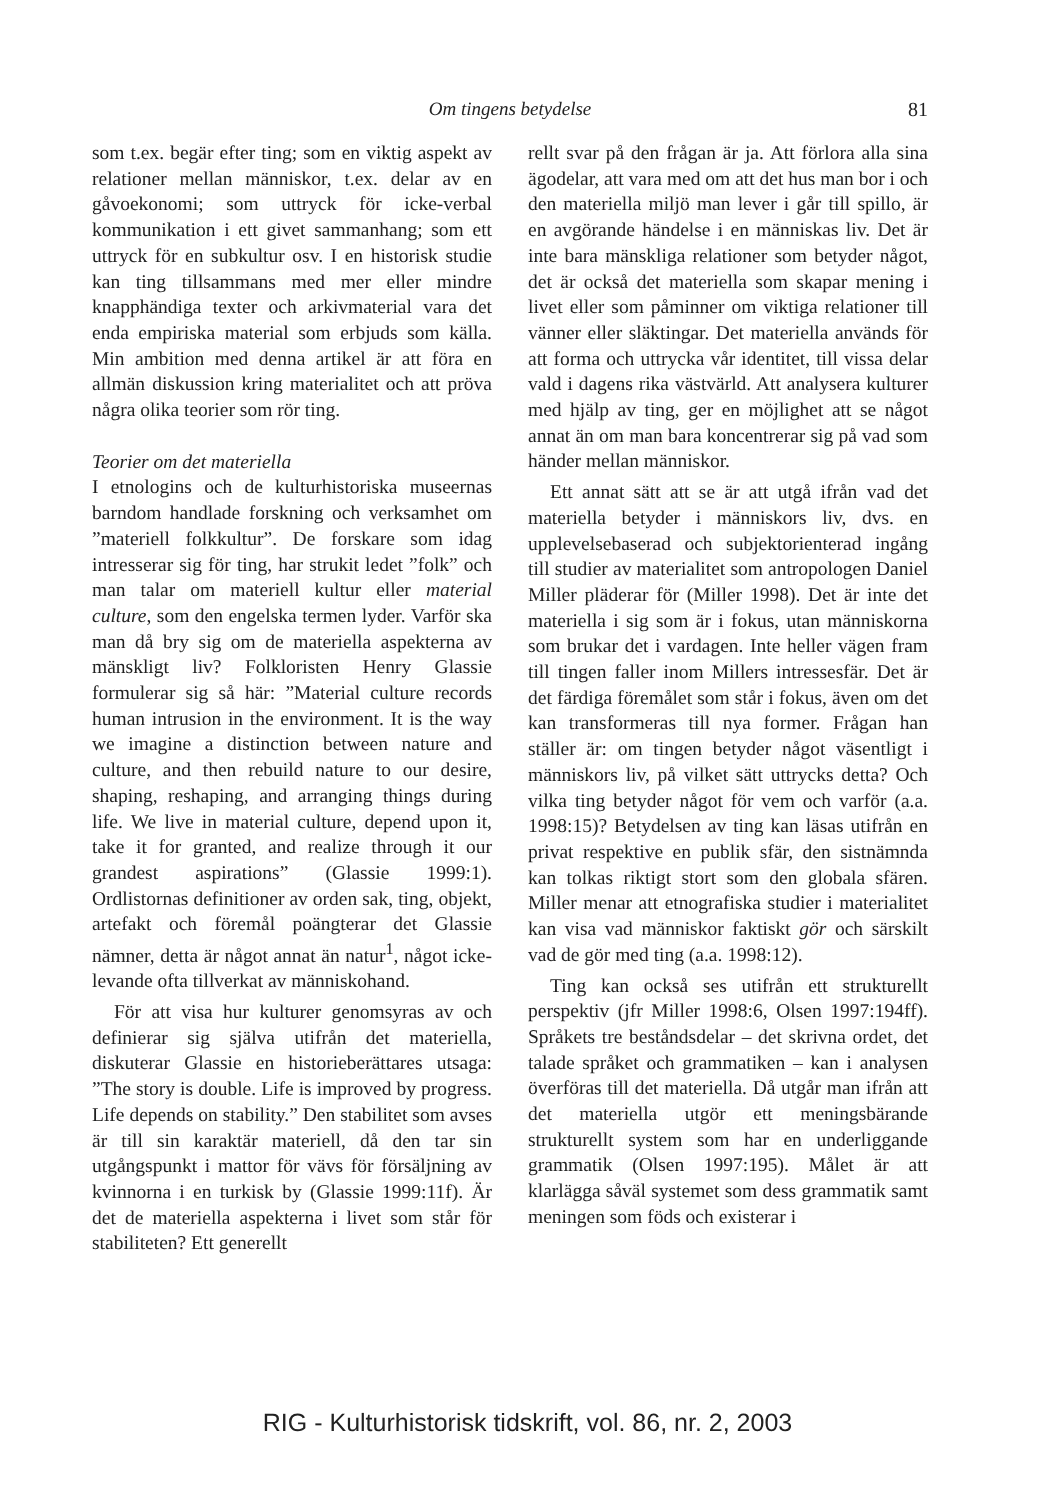Om tingens betydelse
81
som t.ex. begär efter ting; som en viktig aspekt av relationer mellan människor, t.ex. delar av en gåvoekonomi; som uttryck för icke-verbal kommunikation i ett givet sammanhang; som ett uttryck för en subkultur osv. I en historisk studie kan ting tillsammans med mer eller mindre knapphändiga texter och arkivmaterial vara det enda empiriska material som erbjuds som källa. Min ambition med denna artikel är att föra en allmän diskussion kring materialitet och att pröva några olika teorier som rör ting.
Teorier om det materiella
I etnologins och de kulturhistoriska museernas barndom handlade forskning och verksamhet om ”materiell folkkultur”. De forskare som idag intresserar sig för ting, har strukit ledet ”folk” och man talar om materiell kultur eller material culture, som den engelska termen lyder. Varför ska man då bry sig om de materiella aspekterna av mänskligt liv? Folkloristen Henry Glassie formulerar sig så här: ”Material culture records human intrusion in the environment. It is the way we imagine a distinction between nature and culture, and then rebuild nature to our desire, shaping, reshaping, and arranging things during life. We live in material culture, depend upon it, take it for granted, and realize through it our grandest aspirations” (Glassie 1999:1). Ordlistornas definitioner av orden sak, ting, objekt, artefakt och föremål poängterar det Glassie nämner, detta är något annat än natur<sup>1</sup>, något icke-levande ofta tillverkat av människohand.
För att visa hur kulturer genomsyras av och definierar sig själva utifrån det materiella, diskuterar Glassie en historieberättares utsaga: ”The story is double. Life is improved by progress. Life depends on stability.” Den stabilitet som avses är till sin karaktär materiell, då den tar sin utgångspunkt i mattor för vävs för försäljning av kvinnorna i en turkisk by (Glassie 1999:11f). Är det de materiella aspekterna i livet som står för stabiliteten? Ett generellt
rellt svar på den frågan är ja. Att förlora alla sina ägodelar, att vara med om att det hus man bor i och den materiella miljö man lever i går till spillo, är en avgörande händelse i en människas liv. Det är inte bara mänskliga relationer som betyder något, det är också det materiella som skapar mening i livet eller som påminner om viktiga relationer till vänner eller släktingar. Det materiella används för att forma och uttrycka vår identitet, till vissa delar vald i dagens rika västvärld. Att analysera kulturer med hjälp av ting, ger en möjlighet att se något annat än om man bara koncentrerar sig på vad som händer mellan människor.
Ett annat sätt att se är att utgå ifrån vad det materiella betyder i människors liv, dvs. en upplevelsebaserad och subjektorienterad ingång till studier av materialitet som antropologen Daniel Miller pläderar för (Miller 1998). Det är inte det materiella i sig som är i fokus, utan människorna som brukar det i vardagen. Inte heller vägen fram till tingen faller inom Millers intressesfär. Det är det färdiga föremålet som står i fokus, även om det kan transformeras till nya former. Frågan han ställer är: om tingen betyder något väsentligt i människors liv, på vilket sätt uttrycks detta? Och vilka ting betyder något för vem och varför (a.a. 1998:15)? Betydelsen av ting kan läsas utifrån en privat respektive en publik sfär, den sistnämnda kan tolkas riktigt stort som den globala sfären. Miller menar att etnografiska studier i materialitet kan visa vad människor faktiskt gör och särskilt vad de gör med ting (a.a. 1998:12).
Ting kan också ses utifrån ett strukturellt perspektiv (jfr Miller 1998:6, Olsen 1997:194ff). Språkets tre beståndsdelar – det skrivna ordet, det talade språket och grammatiken – kan i analysen överföras till det materiella. Då utgår man ifrån att det materiella utgör ett meningsbärande strukturellt system som har en underliggande grammatik (Olsen 1997:195). Målet är att klarlägga såväl systemet som dess grammatik samt meningen som föds och existerar i
RIG - Kulturhistorisk tidskrift, vol. 86, nr. 2, 2003